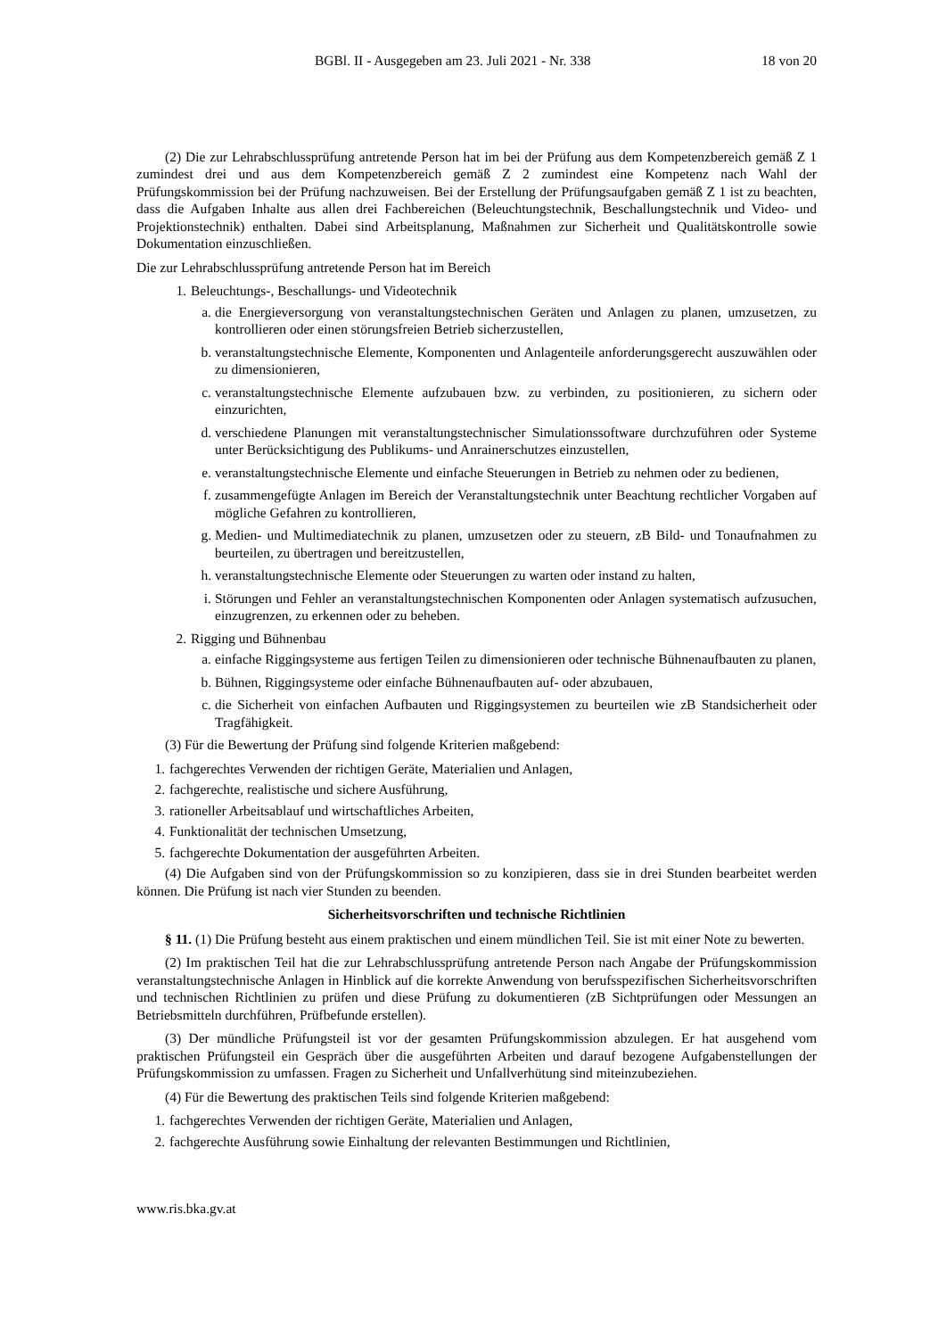BGBl. II - Ausgegeben am 23. Juli 2021 - Nr. 338 18 von 20
(2) Die zur Lehrabschlussprüfung antretende Person hat im bei der Prüfung aus dem Kompetenzbereich gemäß Z 1 zumindest drei und aus dem Kompetenzbereich gemäß Z 2 zumindest eine Kompetenz nach Wahl der Prüfungskommission bei der Prüfung nachzuweisen. Bei der Erstellung der Prüfungsaufgaben gemäß Z 1 ist zu beachten, dass die Aufgaben Inhalte aus allen drei Fachbereichen (Beleuchtungstechnik, Beschallungstechnik und Video- und Projektionstechnik) enthalten. Dabei sind Arbeitsplanung, Maßnahmen zur Sicherheit und Qualitätskontrolle sowie Dokumentation einzuschließen.
Die zur Lehrabschlussprüfung antretende Person hat im Bereich
1. Beleuchtungs-, Beschallungs- und Videotechnik
a. die Energieversorgung von veranstaltungstechnischen Geräten und Anlagen zu planen, umzusetzen, zu kontrollieren oder einen störungsfreien Betrieb sicherzustellen,
b. veranstaltungstechnische Elemente, Komponenten und Anlagenteile anforderungsgerecht auszuwählen oder zu dimensionieren,
c. veranstaltungstechnische Elemente aufzubauen bzw. zu verbinden, zu positionieren, zu sichern oder einzurichten,
d. verschiedene Planungen mit veranstaltungstechnischer Simulationssoftware durchzuführen oder Systeme unter Berücksichtigung des Publikums- und Anrainerschutzes einzustellen,
e. veranstaltungstechnische Elemente und einfache Steuerungen in Betrieb zu nehmen oder zu bedienen,
f. zusammengefügte Anlagen im Bereich der Veranstaltungstechnik unter Beachtung rechtlicher Vorgaben auf mögliche Gefahren zu kontrollieren,
g. Medien- und Multimediatechnik zu planen, umzusetzen oder zu steuern, zB Bild- und Tonaufnahmen zu beurteilen, zu übertragen und bereitzustellen,
h. veranstaltungstechnische Elemente oder Steuerungen zu warten oder instand zu halten,
i. Störungen und Fehler an veranstaltungstechnischen Komponenten oder Anlagen systematisch aufzusuchen, einzugrenzen, zu erkennen oder zu beheben.
2. Rigging und Bühnenbau
a. einfache Riggingsysteme aus fertigen Teilen zu dimensionieren oder technische Bühnenaufbauten zu planen,
b. Bühnen, Riggingsysteme oder einfache Bühnenaufbauten auf- oder abzubauen,
c. die Sicherheit von einfachen Aufbauten und Riggingsystemen zu beurteilen wie zB Standsicherheit oder Tragfähigkeit.
(3) Für die Bewertung der Prüfung sind folgende Kriterien maßgebend:
1. fachgerechtes Verwenden der richtigen Geräte, Materialien und Anlagen,
2. fachgerechte, realistische und sichere Ausführung,
3. rationeller Arbeitsablauf und wirtschaftliches Arbeiten,
4. Funktionalität der technischen Umsetzung,
5. fachgerechte Dokumentation der ausgeführten Arbeiten.
(4) Die Aufgaben sind von der Prüfungskommission so zu konzipieren, dass sie in drei Stunden bearbeitet werden können. Die Prüfung ist nach vier Stunden zu beenden.
Sicherheitsvorschriften und technische Richtlinien
§ 11. (1) Die Prüfung besteht aus einem praktischen und einem mündlichen Teil. Sie ist mit einer Note zu bewerten.
(2) Im praktischen Teil hat die zur Lehrabschlussprüfung antretende Person nach Angabe der Prüfungskommission veranstaltungstechnische Anlagen in Hinblick auf die korrekte Anwendung von berufsspezifischen Sicherheitsvorschriften und technischen Richtlinien zu prüfen und diese Prüfung zu dokumentieren (zB Sichtprüfungen oder Messungen an Betriebsmitteln durchführen, Prüfbefunde erstellen).
(3) Der mündliche Prüfungsteil ist vor der gesamten Prüfungskommission abzulegen. Er hat ausgehend vom praktischen Prüfungsteil ein Gespräch über die ausgeführten Arbeiten und darauf bezogene Aufgabenstellungen der Prüfungskommission zu umfassen. Fragen zu Sicherheit und Unfallverhütung sind miteinzubeziehen.
(4) Für die Bewertung des praktischen Teils sind folgende Kriterien maßgebend:
1. fachgerechtes Verwenden der richtigen Geräte, Materialien und Anlagen,
2. fachgerechte Ausführung sowie Einhaltung der relevanten Bestimmungen und Richtlinien,
www.ris.bka.gv.at